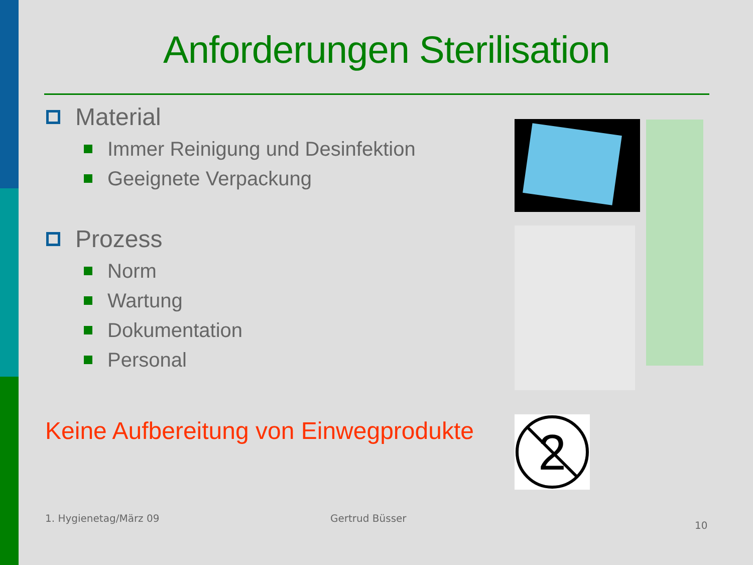Anforderungen Sterilisation
Material
Immer Reinigung und Desinfektion
Geeignete Verpackung
Prozess
Norm
Wartung
Dokumentation
Personal
Keine Aufbereitung von Einwegprodukte
2
1. Hygienetag/März 09 Gertrud Büsser
10